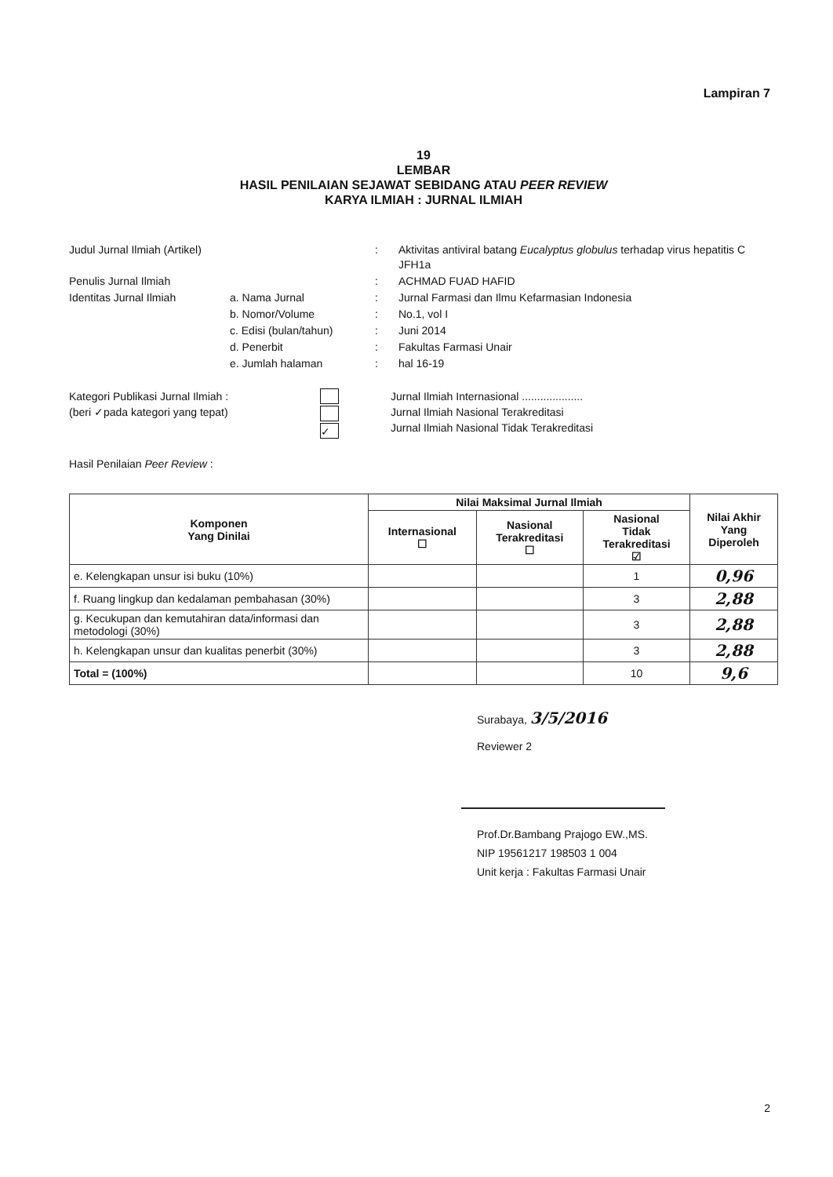Lampiran 7
19
LEMBAR
HASIL PENILAIAN SEJAWAT SEBIDANG ATAU PEER REVIEW
KARYA ILMIAH : JURNAL ILMIAH
Judul Jurnal Ilmiah (Artikel)
:
Aktivitas antiviral batang Eucalyptus globulus terhadap virus hepatitis C JFH1a
Penulis Jurnal Ilmiah
:
ACHMAD FUAD HAFID
Identitas Jurnal Ilmiah
a. Nama Jurnal
:
Jurnal Farmasi dan Ilmu Kefarmasian Indonesia
b. Nomor/Volume
:
No.1, vol I
c. Edisi (bulan/tahun)
:
Juni 2014
d. Penerbit
:
Fakultas Farmasi Unair
e. Jumlah halaman
:
hal 16-19
Kategori Publikasi Jurnal Ilmiah :
(beri ✓pada kategori yang tepat)
✓
Jurnal Ilmiah Internasional ....................
Jurnal Ilmiah Nasional Terakreditasi
Jurnal Ilmiah Nasional Tidak Terakreditasi
Hasil Penilaian Peer Review :
| Komponen Yang Dinilai | Nilai Maksimal Jurnal Ilmiah | | | Nilai Akhir Yang Diperoleh |
| --- | --- | --- | --- | --- |
| | Internasional ☐ | Nasional Terakreditasi ☐ | Nasional Tidak Terakreditasi ☑ | |
| e. Kelengkapan unsur isi buku (10%) | | | 1 | 0,96 |
| f. Ruang lingkup dan kedalaman pembahasan (30%) | | | 3 | 2,88 |
| g. Kecukupan dan kemutahiran data/informasi dan metodologi (30%) | | | 3 | 2,88 |
| h. Kelengkapan unsur dan kualitas penerbit (30%) | | | 3 | 2,88 |
| Total = (100%) | | | 10 | 9,6 |
Surabaya, 3/5/2016
Reviewer 2
Prof.Dr.Bambang Prajogo EW.,MS.
NIP 19561217 198503 1 004
Unit kerja : Fakultas Farmasi Unair
2